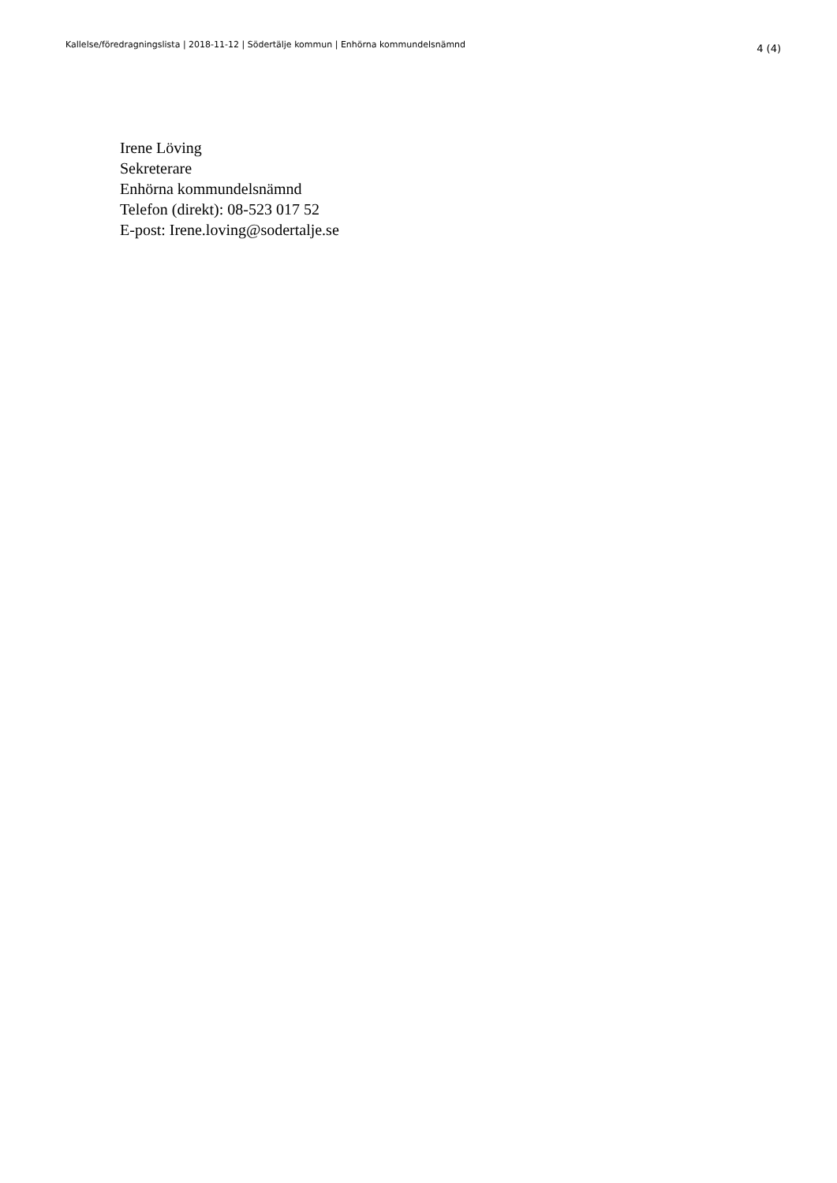Kallelse/föredragningslista | 2018-11-12 | Södertälje kommun | Enhörna kommundelsnämnd 4 (4)
Irene Löving
Sekreterare
Enhörna kommundelsnämnd
Telefon (direkt): 08-523 017 52
E-post: Irene.loving@sodertalje.se